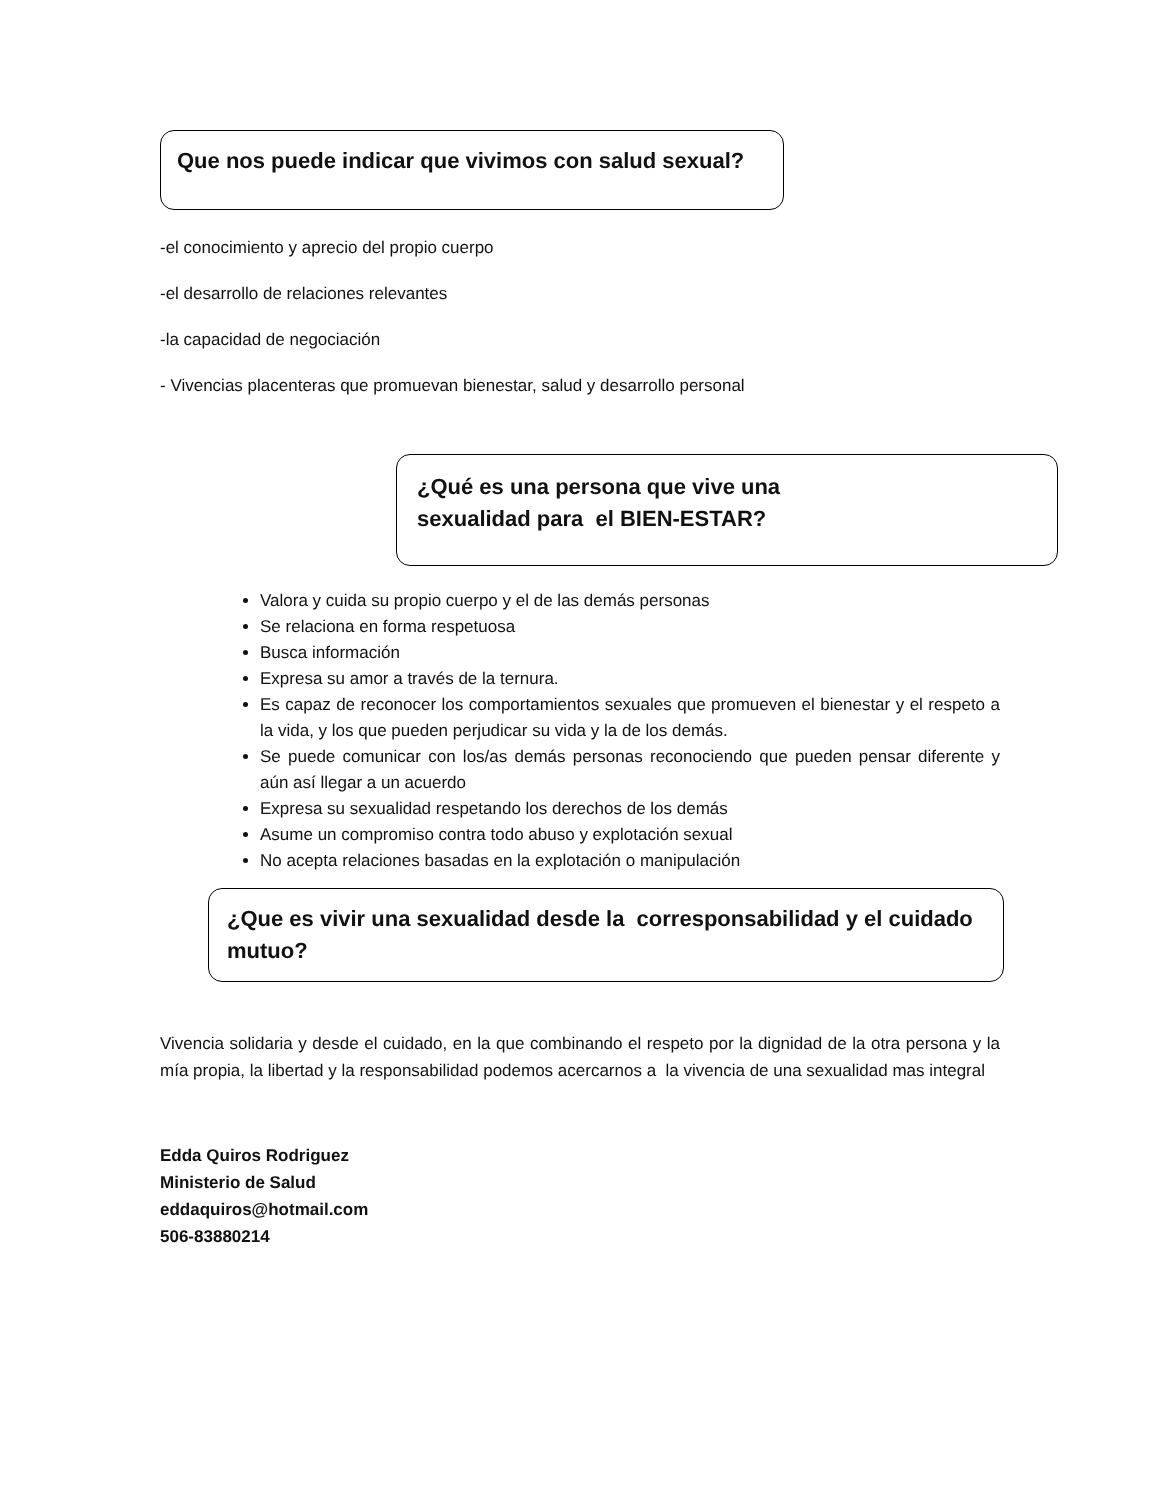Que nos puede indicar que vivimos con salud sexual?
-el conocimiento y aprecio del propio cuerpo
-el desarrollo de relaciones relevantes
-la capacidad de negociación
- Vivencias placenteras que promuevan bienestar, salud y desarrollo personal
¿Qué es una persona que vive una
sexualidad para el BIEN-ESTAR?
Valora y cuida su propio cuerpo y el de las demás personas
Se relaciona en forma respetuosa
Busca información
Expresa su amor a través de la ternura.
Es capaz de reconocer los comportamientos sexuales que promueven el bienestar y el respeto a la vida, y los que pueden perjudicar su vida y la de los demás.
Se puede comunicar con los/as demás personas reconociendo que pueden pensar diferente y aún así llegar a un acuerdo
Expresa su sexualidad respetando los derechos de los demás
Asume un compromiso contra todo abuso y explotación sexual
No acepta relaciones basadas en la explotación o manipulación
¿Que es vivir una sexualidad desde la corresponsabilidad y el cuidado mutuo?
Vivencia solidaria y desde el cuidado, en la que combinando el respeto por la dignidad de la otra persona y la mía propia, la libertad y la responsabilidad podemos acercarnos a la vivencia de una sexualidad mas integral
Edda Quiros Rodriguez
Ministerio de Salud
eddaquiros@hotmail.com
506-83880214